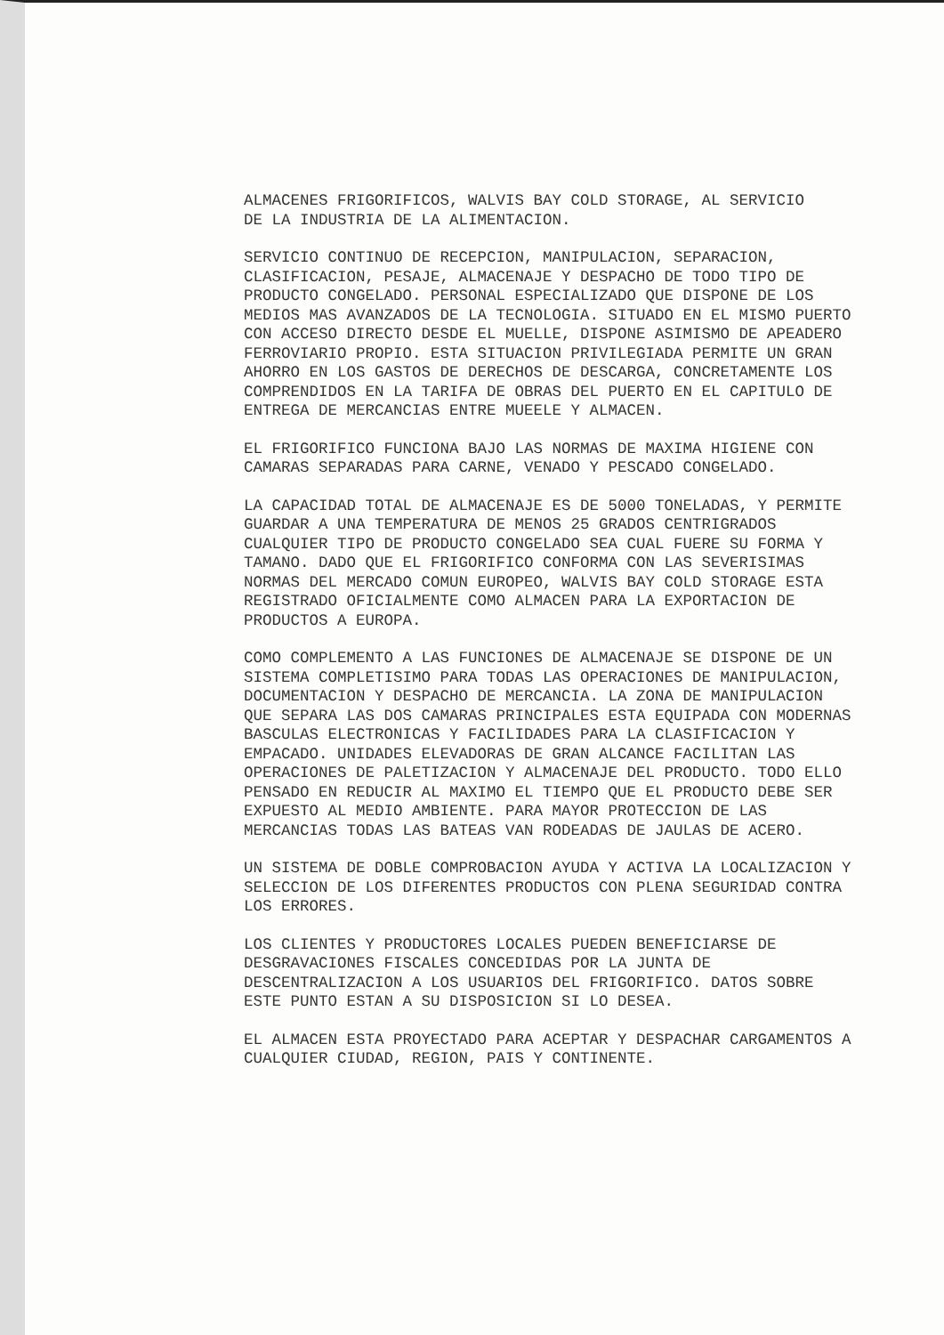ALMACENES FRIGORIFICOS, WALVIS BAY COLD STORAGE, AL SERVICIO DE LA INDUSTRIA DE LA ALIMENTACION.
SERVICIO CONTINUO DE RECEPCION, MANIPULACION, SEPARACION, CLASIFICACION, PESAJE, ALMACENAJE Y DESPACHO DE TODO TIPO DE PRODUCTO CONGELADO. PERSONAL ESPECIALIZADO QUE DISPONE DE LOS MEDIOS MAS AVANZADOS DE LA TECNOLOGIA. SITUADO EN EL MISMO PUERTO CON ACCESO DIRECTO DESDE EL MUELLE, DISPONE ASIMISMO DE APEADERO FERROVIARIO PROPIO. ESTA SITUACION PRIVILEGIADA PERMITE UN GRAN AHORRO EN LOS GASTOS DE DERECHOS DE DESCARGA, CONCRETAMENTE LOS COMPRENDIDOS EN LA TARIFA DE OBRAS DEL PUERTO EN EL CAPITULO DE ENTREGA DE MERCANCIAS ENTRE MUEELE Y ALMACEN.
EL FRIGORIFICO FUNCIONA BAJO LAS NORMAS DE MAXIMA HIGIENE CON CAMARAS SEPARADAS PARA CARNE, VENADO Y PESCADO CONGELADO.
LA CAPACIDAD TOTAL DE ALMACENAJE ES DE 5000 TONELADAS, Y PERMITE GUARDAR A UNA TEMPERATURA DE MENOS 25 GRADOS CENTRIGRADOS CUALQUIER TIPO DE PRODUCTO CONGELADO SEA CUAL FUERE SU FORMA Y TAMANO. DADO QUE EL FRIGORIFICO CONFORMA CON LAS SEVERISIMAS NORMAS DEL MERCADO COMUN EUROPEO, WALVIS BAY COLD STORAGE ESTA REGISTRADO OFICIALMENTE COMO ALMACEN PARA LA EXPORTACION DE PRODUCTOS A EUROPA.
COMO COMPLEMENTO A LAS FUNCIONES DE ALMACENAJE SE DISPONE DE UN SISTEMA COMPLETISIMO PARA TODAS LAS OPERACIONES DE MANIPULACION, DOCUMENTACION Y DESPACHO DE MERCANCIA. LA ZONA DE MANIPULACION QUE SEPARA LAS DOS CAMARAS PRINCIPALES ESTA EQUIPADA CON MODERNAS BASCULAS ELECTRONICAS Y FACILIDADES PARA LA CLASIFICACION Y EMPACADO. UNIDADES ELEVADORAS DE GRAN ALCANCE FACILITAN LAS OPERACIONES DE PALETIZACION Y ALMACENAJE DEL PRODUCTO. TODO ELLO PENSADO EN REDUCIR AL MAXIMO EL TIEMPO QUE EL PRODUCTO DEBE SER EXPUESTO AL MEDIO AMBIENTE. PARA MAYOR PROTECCION DE LAS MERCANCIAS TODAS LAS BATEAS VAN RODEADAS DE JAULAS DE ACERO.
UN SISTEMA DE DOBLE COMPROBACION AYUDA Y ACTIVA LA LOCALIZACION Y SELECCION DE LOS DIFERENTES PRODUCTOS CON PLENA SEGURIDAD CONTRA LOS ERRORES.
LOS CLIENTES Y PRODUCTORES LOCALES PUEDEN BENEFICIARSE DE DESGRAVACIONES FISCALES CONCEDIDAS POR LA JUNTA DE DESCENTRALIZACION A LOS USUARIOS DEL FRIGORIFICO. DATOS SOBRE ESTE PUNTO ESTAN A SU DISPOSICION SI LO DESEA.
EL ALMACEN ESTA PROYECTADO PARA ACEPTAR Y DESPACHAR CARGAMENTOS A CUALQUIER CIUDAD, REGION, PAIS Y CONTINENTE.